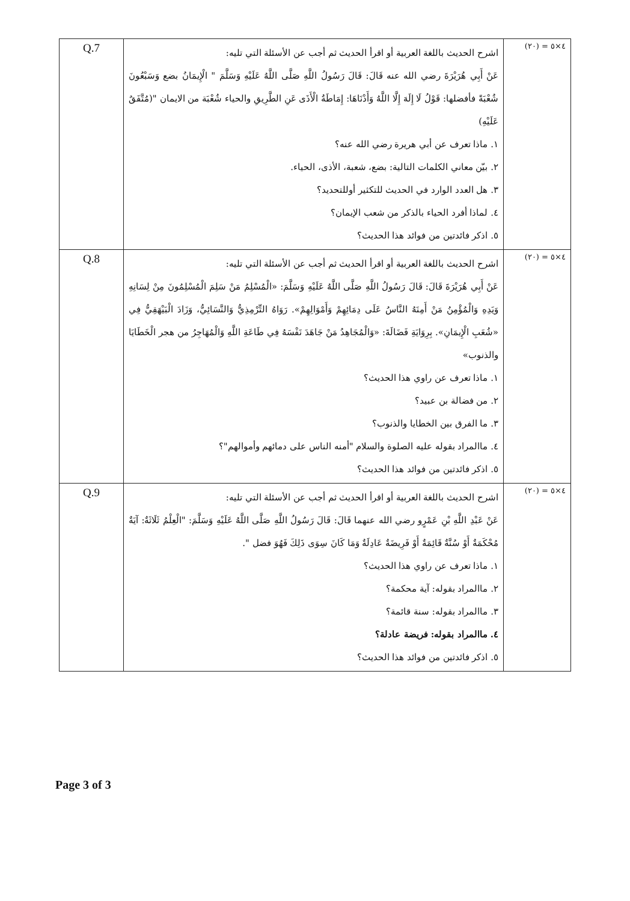| Q.7 | اشرح الحديث باللغة العربية أو اقرأ الحديث ثم أجب عن الأسئلة التي تليه: عَنْ أَبِي هُرَيْرَةَ رضي الله عنه قَالَ: قَالَ رَسُولُ اللَّهِ صَلَّى اللَّهُ عَلَيْهِ وَسَلَّمَ " الْإِيمَانُ بضع وَسَبْعُونَ شُعْبَةً فأفضلها: قَوْلُ لَا إِلَهَ إِلَّا اللَّهُ وَأَدْنَاهَا: إِمَاطَةُ الْأَذَى عَنِ الطَّرِيقِ والحياء شُعْبَة من الايمان "(مُتَّفَقٌ عَلَيْهِ) ١. ماذا تعرف عن أبي هريرة رضي الله عنه؟ ٢. بيّن معاني الكلمات التالية: بضع، شعبة، الأذى، الحياء. ٣. هل العدد الوارد في الحديث للتكثير أوللتحديد؟ ٤. لماذا أفرد الحياء بالذكر من شعب الإيمان؟ ٥. اذكر فائدتين من فوائد هذا الحديث؟ | ٤×٥ = (٢٠) |
| Q.8 | اشرح الحديث باللغة العربية أو اقرأ الحديث ثم أجب عن الأسئلة التي تليه: عَنْ أَبِي هُرَيْرَةَ قَالَ: قَالَ رَسُولُ اللَّهِ صَلَّى اللَّهُ عَلَيْهِ وَسَلَّمَ: «الْمُسْلِمُ مَنْ سَلِمَ الْمُسْلِمُونَ مِنْ لِسَانِهِ وَيَدِهِ وَالْمُؤْمِنُ مَنْ أَمِنَهُ النَّاسُ عَلَى دِمَائِهِمْ وَأَمْوَالِهِمْ». رَوَاهُ التِّرْمِذِيُّ وَالنَّسَائِيُّ، وَزَادَ الْبَيْهَقِيُّ فِي «شُعَبِ الْإِيمَانِ». بِرِوَايَةِ فَضَالَةَ: «وَالْمُجَاهِدُ مَنْ جَاهَدَ نَفْسَهُ فِي طَاعَةِ اللَّهِ وَالْمُهَاجِرُ من هجر الْخَطَايَا والذنوب» ١. ماذا تعرف عن راوي هذا الحديث؟ ٢. من فضالة بن عبيد؟ ٣. ما الفرق بين الخطايا والذنوب؟ ٤. ماالمراد بقوله عليه الصلوة والسلام "أمنه الناس على دمائهم وأموالهم"؟ ٥. اذكر فائدتين من فوائد هذا الحديث؟ | ٤×٥ = (٢٠) |
| Q.9 | اشرح الحديث باللغة العربية أو اقرأ الحديث ثم أجب عن الأسئلة التي تليه: عَنْ عَبْدِ اللَّهِ بْنِ عَمْرٍو رضي الله عنهما قَالَ: قَالَ رَسُولُ اللَّهِ صَلَّى اللَّهُ عَلَيْهِ وَسَلَّمَ: "الْعِلْمُ ثَلَاثَةٌ: آيَةٌ مُحْكَمَةٌ أَوْ سُنَّةٌ قَائِمَةٌ أَوْ فَرِيضَةٌ عَادِلَةٌ وَمَا كَانَ سِوَى ذَلِكَ فَهُوَ فضل ". ١. ماذا تعرف عن راوي هذا الحديث؟ ٢. ماالمراد بقوله: آية محكمة؟ ٣. ماالمراد بقوله: سنة قائمة؟ ٤. ماالمراد بقوله: فريضة عادلة؟ ٥. اذكر فائدتين من فوائد هذا الحديث؟ | ٤×٥ = (٢٠) |
Page 3 of 3